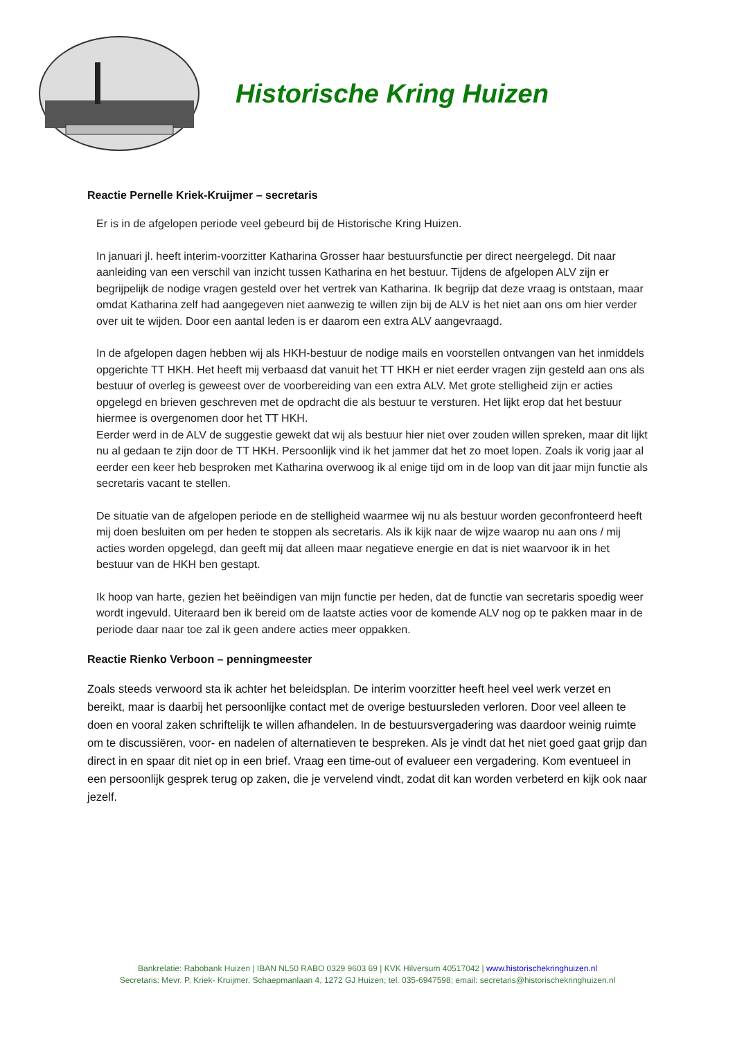Historische Kring Huizen
Reactie Pernelle Kriek-Kruijmer – secretaris
Er is in de afgelopen periode veel gebeurd bij de Historische Kring Huizen.
In januari jl. heeft interim-voorzitter Katharina Grosser haar bestuursfunctie per direct neergelegd. Dit naar aanleiding van een verschil van inzicht tussen Katharina en het bestuur. Tijdens de afgelopen ALV zijn er begrijpelijk de nodige vragen gesteld over het vertrek van Katharina. Ik begrijp dat deze vraag is ontstaan, maar omdat Katharina zelf had aangegeven niet aanwezig te willen zijn bij de ALV is het niet aan ons om hier verder over uit te wijden. Door een aantal leden is er daarom een extra ALV aangevraagd.
In de afgelopen dagen hebben wij als HKH-bestuur de nodige mails en voorstellen ontvangen van het inmiddels opgerichte TT HKH. Het heeft mij verbaasd dat vanuit het TT HKH er niet eerder vragen zijn gesteld aan ons als bestuur of overleg is geweest over de voorbereiding van een extra ALV. Met grote stelligheid zijn er acties opgelegd en brieven geschreven met de opdracht die als bestuur te versturen. Het lijkt erop dat het bestuur hiermee is overgenomen door het TT HKH.
Eerder werd in de ALV de suggestie gewekt dat wij als bestuur hier niet over zouden willen spreken, maar dit lijkt nu al gedaan te zijn door de TT HKH. Persoonlijk vind ik het jammer dat het zo moet lopen. Zoals ik vorig jaar al eerder een keer heb besproken met Katharina overwoog ik al enige tijd om in de loop van dit jaar mijn functie als secretaris vacant te stellen.
De situatie van de afgelopen periode en de stelligheid waarmee wij nu als bestuur worden geconfronteerd heeft mij doen besluiten om per heden te stoppen als secretaris. Als ik kijk naar de wijze waarop nu aan ons / mij acties worden opgelegd, dan geeft mij dat alleen maar negatieve energie en dat is niet waarvoor ik in het bestuur van de HKH ben gestapt.
Ik hoop van harte, gezien het beëindigen van mijn functie per heden, dat de functie van secretaris spoedig weer wordt ingevuld. Uiteraard ben ik bereid om de laatste acties voor de komende ALV nog op te pakken maar in de periode daar naar toe zal ik geen andere acties meer oppakken.
Reactie Rienko Verboon – penningmeester
Zoals steeds verwoord sta ik achter het beleidsplan. De interim voorzitter heeft heel veel werk verzet en bereikt, maar is daarbij het persoonlijke contact met de overige bestuursleden verloren. Door veel alleen te doen en vooral zaken schriftelijk te willen afhandelen. In de bestuursvergadering was daardoor weinig ruimte om te discussiëren, voor- en nadelen of alternatieven te bespreken. Als je vindt dat het niet goed gaat grijp dan direct in en spaar dit niet op in een brief. Vraag een time-out of evalueer een vergadering. Kom eventueel in een persoonlijk gesprek terug op zaken, die je vervelend vindt, zodat dit kan worden verbeterd en kijk ook naar jezelf.
Bankrelatie: Rabobank Huizen | IBAN NL50 RABO 0329 9603 69 | KVK Hilversum 40517042 | www.historischekringhuizen.nl
Secretaris: Mevr. P. Kriek- Kruijmer, Schaepmanlaan 4, 1272 GJ Huizen; tel. 035-6947598; email: secretaris@historischekringhuizen.nl